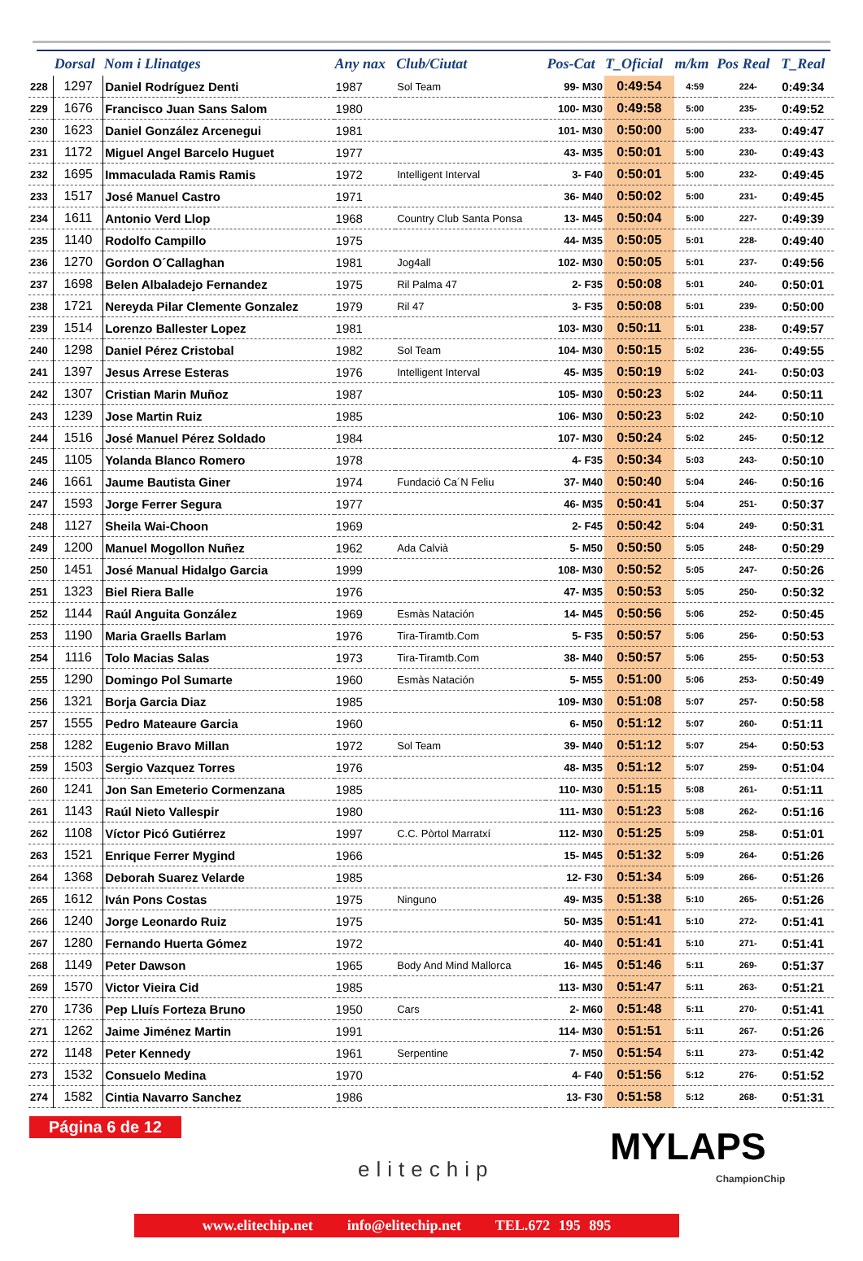| | Dorsal | Nom i Llinatges | Any nax | Club/Ciutat | Pos-Cat | T_Oficial | m/km | Pos Real | T_Real |
| --- | --- | --- | --- | --- | --- | --- | --- | --- | --- |
| 228 | 1297 | Daniel Rodríguez Denti | 1987 | Sol Team | 99- M30 | 0:49:54 | 4:59 | 224- | 0:49:34 |
| 229 | 1676 | Francisco Juan Sans Salom | 1980 | | 100- M30 | 0:49:58 | 5:00 | 235- | 0:49:52 |
| 230 | 1623 | Daniel González Arcenegui | 1981 | | 101- M30 | 0:50:00 | 5:00 | 233- | 0:49:47 |
| 231 | 1172 | Miguel Angel Barcelo Huguet | 1977 | | 43- M35 | 0:50:01 | 5:00 | 230- | 0:49:43 |
| 232 | 1695 | Immaculada Ramis Ramis | 1972 | Intelligent Interval | 3- F40 | 0:50:01 | 5:00 | 232- | 0:49:45 |
| 233 | 1517 | José Manuel Castro | 1971 | | 36- M40 | 0:50:02 | 5:00 | 231- | 0:49:45 |
| 234 | 1611 | Antonio Verd Llop | 1968 | Country Club Santa Ponsa | 13- M45 | 0:50:04 | 5:00 | 227- | 0:49:39 |
| 235 | 1140 | Rodolfo Campillo | 1975 | | 44- M35 | 0:50:05 | 5:01 | 228- | 0:49:40 |
| 236 | 1270 | Gordon O´Callaghan | 1981 | Jog4all | 102- M30 | 0:50:05 | 5:01 | 237- | 0:49:56 |
| 237 | 1698 | Belen Albaladejo Fernandez | 1975 | Ril Palma 47 | 2- F35 | 0:50:08 | 5:01 | 240- | 0:50:01 |
| 238 | 1721 | Nereyda Pilar Clemente Gonzalez | 1979 | Ril 47 | 3- F35 | 0:50:08 | 5:01 | 239- | 0:50:00 |
| 239 | 1514 | Lorenzo Ballester Lopez | 1981 | | 103- M30 | 0:50:11 | 5:01 | 238- | 0:49:57 |
| 240 | 1298 | Daniel Pérez Cristobal | 1982 | Sol Team | 104- M30 | 0:50:15 | 5:02 | 236- | 0:49:55 |
| 241 | 1397 | Jesus Arrese Esteras | 1976 | Intelligent Interval | 45- M35 | 0:50:19 | 5:02 | 241- | 0:50:03 |
| 242 | 1307 | Cristian Marin Muñoz | 1987 | | 105- M30 | 0:50:23 | 5:02 | 244- | 0:50:11 |
| 243 | 1239 | Jose Martin Ruiz | 1985 | | 106- M30 | 0:50:23 | 5:02 | 242- | 0:50:10 |
| 244 | 1516 | José Manuel Pérez Soldado | 1984 | | 107- M30 | 0:50:24 | 5:02 | 245- | 0:50:12 |
| 245 | 1105 | Yolanda Blanco Romero | 1978 | | 4- F35 | 0:50:34 | 5:03 | 243- | 0:50:10 |
| 246 | 1661 | Jaume Bautista Giner | 1974 | Fundació Ca´N Feliu | 37- M40 | 0:50:40 | 5:04 | 246- | 0:50:16 |
| 247 | 1593 | Jorge Ferrer Segura | 1977 | | 46- M35 | 0:50:41 | 5:04 | 251- | 0:50:37 |
| 248 | 1127 | Sheila Wai-Choon | 1969 | | 2- F45 | 0:50:42 | 5:04 | 249- | 0:50:31 |
| 249 | 1200 | Manuel Mogollon Nuñez | 1962 | Ada Calvià | 5- M50 | 0:50:50 | 5:05 | 248- | 0:50:29 |
| 250 | 1451 | José Manual Hidalgo Garcia | 1999 | | 108- M30 | 0:50:52 | 5:05 | 247- | 0:50:26 |
| 251 | 1323 | Biel Riera Balle | 1976 | | 47- M35 | 0:50:53 | 5:05 | 250- | 0:50:32 |
| 252 | 1144 | Raúl Anguita González | 1969 | Esmàs Natación | 14- M45 | 0:50:56 | 5:06 | 252- | 0:50:45 |
| 253 | 1190 | Maria Graells Barlam | 1976 | Tira-Tiramtb.Com | 5- F35 | 0:50:57 | 5:06 | 256- | 0:50:53 |
| 254 | 1116 | Tolo Macias Salas | 1973 | Tira-Tiramtb.Com | 38- M40 | 0:50:57 | 5:06 | 255- | 0:50:53 |
| 255 | 1290 | Domingo Pol Sumarte | 1960 | Esmàs Natación | 5- M55 | 0:51:00 | 5:06 | 253- | 0:50:49 |
| 256 | 1321 | Borja Garcia Diaz | 1985 | | 109- M30 | 0:51:08 | 5:07 | 257- | 0:50:58 |
| 257 | 1555 | Pedro Mateaure Garcia | 1960 | | 6- M50 | 0:51:12 | 5:07 | 260- | 0:51:11 |
| 258 | 1282 | Eugenio Bravo Millan | 1972 | Sol Team | 39- M40 | 0:51:12 | 5:07 | 254- | 0:50:53 |
| 259 | 1503 | Sergio Vazquez Torres | 1976 | | 48- M35 | 0:51:12 | 5:07 | 259- | 0:51:04 |
| 260 | 1241 | Jon San Emeterio Cormenzana | 1985 | | 110- M30 | 0:51:15 | 5:08 | 261- | 0:51:11 |
| 261 | 1143 | Raúl Nieto Vallespir | 1980 | | 111- M30 | 0:51:23 | 5:08 | 262- | 0:51:16 |
| 262 | 1108 | Víctor Picó Gutiérrez | 1997 | C.C. Pòrtol Marratxí | 112- M30 | 0:51:25 | 5:09 | 258- | 0:51:01 |
| 263 | 1521 | Enrique Ferrer Mygind | 1966 | | 15- M45 | 0:51:32 | 5:09 | 264- | 0:51:26 |
| 264 | 1368 | Deborah Suarez Velarde | 1985 | | 12- F30 | 0:51:34 | 5:09 | 266- | 0:51:26 |
| 265 | 1612 | Iván Pons Costas | 1975 | Ninguno | 49- M35 | 0:51:38 | 5:10 | 265- | 0:51:26 |
| 266 | 1240 | Jorge Leonardo Ruiz | 1975 | | 50- M35 | 0:51:41 | 5:10 | 272- | 0:51:41 |
| 267 | 1280 | Fernando Huerta Gómez | 1972 | | 40- M40 | 0:51:41 | 5:10 | 271- | 0:51:41 |
| 268 | 1149 | Peter Dawson | 1965 | Body And Mind Mallorca | 16- M45 | 0:51:46 | 5:11 | 269- | 0:51:37 |
| 269 | 1570 | Victor Vieira Cid | 1985 | | 113- M30 | 0:51:47 | 5:11 | 263- | 0:51:21 |
| 270 | 1736 | Pep Lluís Forteza Bruno | 1950 | Cars | 2- M60 | 0:51:48 | 5:11 | 270- | 0:51:41 |
| 271 | 1262 | Jaime Jiménez Martin | 1991 | | 114- M30 | 0:51:51 | 5:11 | 267- | 0:51:26 |
| 272 | 1148 | Peter Kennedy | 1961 | Serpentine | 7- M50 | 0:51:54 | 5:11 | 273- | 0:51:42 |
| 273 | 1532 | Consuelo Medina | 1970 | | 4- F40 | 0:51:56 | 5:12 | 276- | 0:51:52 |
| 274 | 1582 | Cintia Navarro Sanchez | 1986 | | 13- F30 | 0:51:58 | 5:12 | 268- | 0:51:31 |
Página 6 de 12
elitechip
MYLAPS
ChampionChip
www.elitechip.net info@elitechip.net TEL.672 195 895